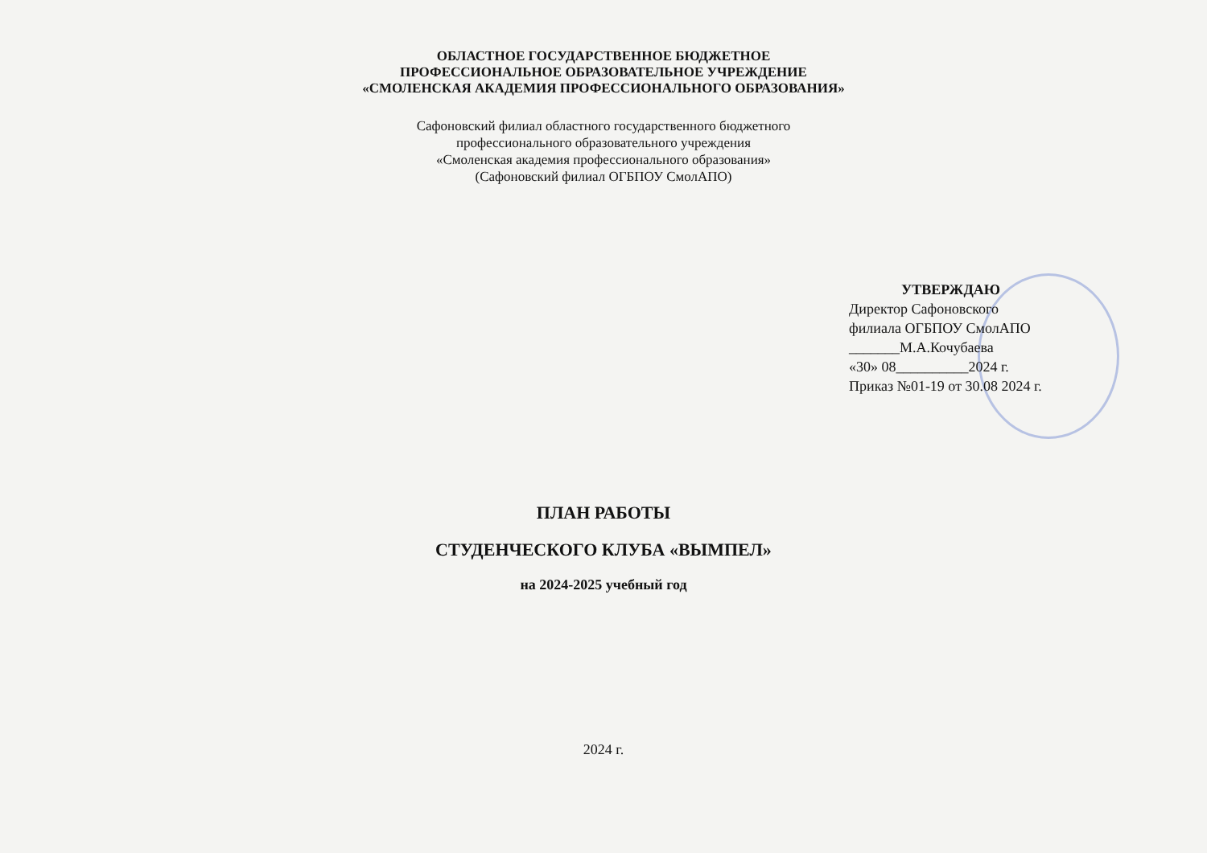ОБЛАСТНОЕ ГОСУДАРСТВЕННОЕ БЮДЖЕТНОЕ
ПРОФЕССИОНАЛЬНОЕ ОБРАЗОВАТЕЛЬНОЕ УЧРЕЖДЕНИЕ
«СМОЛЕНСКАЯ АКАДЕМИЯ ПРОФЕССИОНАЛЬНОГО ОБРАЗОВАНИЯ»
Сафоновский филиал областного государственного бюджетного
профессионального образовательного учреждения
«Смоленская академия профессионального образования»
(Сафоновский филиал ОГБПОУ СмолАПО)
УТВЕРЖДАЮ
Директор Сафоновского
филиала ОГБПОУ СмолАПО
_______М.А.Кочубаева
«30» 08__________2024 г.
Приказ №01-19 от 30.08 2024 г.
ПЛАН РАБОТЫ
СТУДЕНЧЕСКОГО КЛУБА «ВЫМПЕЛ»
на 2024-2025 учебный год
2024 г.